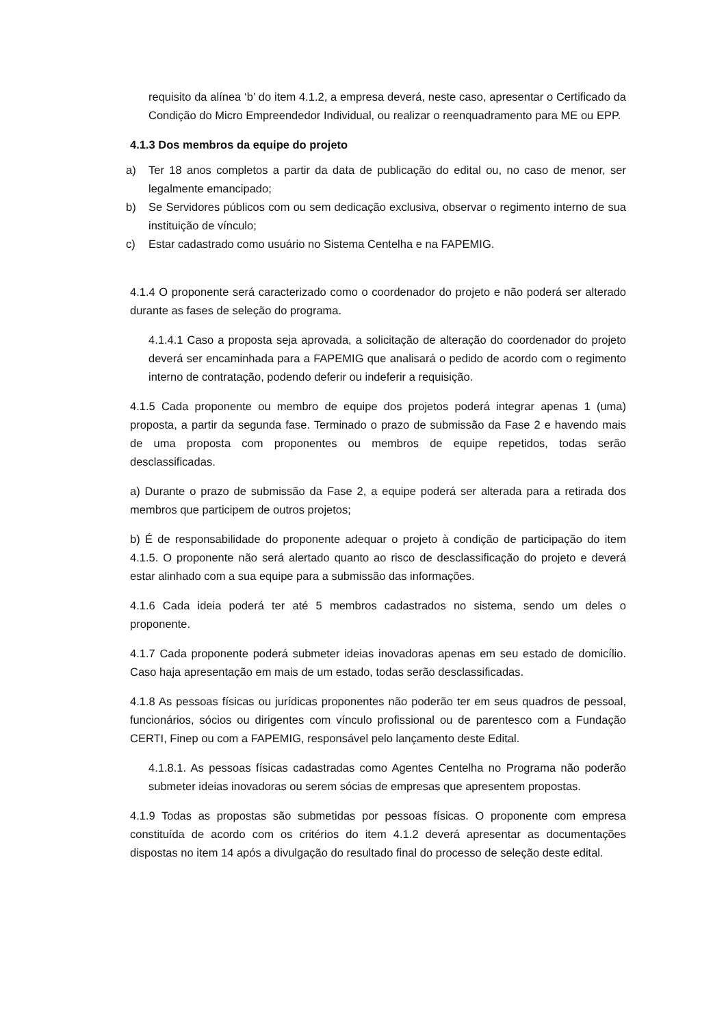requisito da alínea ‘b’ do item 4.1.2, a empresa deverá, neste caso, apresentar o Certificado da Condição do Micro Empreendedor Individual, ou realizar o reenquadramento para ME ou EPP.
4.1.3 Dos membros da equipe do projeto
a) Ter 18 anos completos a partir da data de publicação do edital ou, no caso de menor, ser legalmente emancipado;
b) Se Servidores públicos com ou sem dedicação exclusiva, observar o regimento interno de sua instituição de vínculo;
c) Estar cadastrado como usuário no Sistema Centelha e na FAPEMIG.
4.1.4 O proponente será caracterizado como o coordenador do projeto e não poderá ser alterado durante as fases de seleção do programa.
4.1.4.1 Caso a proposta seja aprovada, a solicitação de alteração do coordenador do projeto deverá ser encaminhada para a FAPEMIG que analisará o pedido de acordo com o regimento interno de contratação, podendo deferir ou indeferir a requisição.
4.1.5 Cada proponente ou membro de equipe dos projetos poderá integrar apenas 1 (uma) proposta, a partir da segunda fase. Terminado o prazo de submissão da Fase 2 e havendo mais de uma proposta com proponentes ou membros de equipe repetidos, todas serão desclassificadas.
a) Durante o prazo de submissão da Fase 2, a equipe poderá ser alterada para a retirada dos membros que participem de outros projetos;
b) É de responsabilidade do proponente adequar o projeto à condição de participação do item 4.1.5. O proponente não será alertado quanto ao risco de desclassificação do projeto e deverá estar alinhado com a sua equipe para a submissão das informações.
4.1.6 Cada ideia poderá ter até 5 membros cadastrados no sistema, sendo um deles o proponente.
4.1.7 Cada proponente poderá submeter ideias inovadoras apenas em seu estado de domicílio. Caso haja apresentação em mais de um estado, todas serão desclassificadas.
4.1.8 As pessoas físicas ou jurídicas proponentes não poderão ter em seus quadros de pessoal, funcionários, sócios ou dirigentes com vínculo profissional ou de parentesco com a Fundação CERTI, Finep ou com a FAPEMIG, responsável pelo lançamento deste Edital.
4.1.8.1. As pessoas físicas cadastradas como Agentes Centelha no Programa não poderão submeter ideias inovadoras ou serem sócias de empresas que apresentem propostas.
4.1.9 Todas as propostas são submetidas por pessoas físicas. O proponente com empresa constituída de acordo com os critérios do item 4.1.2 deverá apresentar as documentações dispostas no item 14 após a divulgação do resultado final do processo de seleção deste edital.